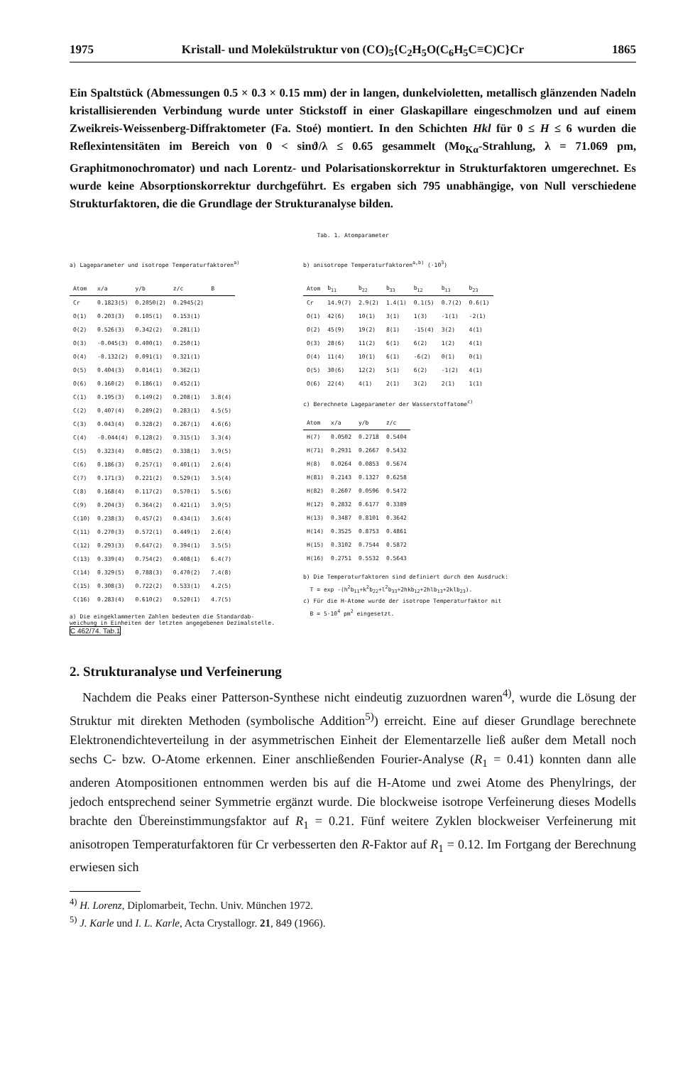1975 Kristall- und Molekülstruktur von (CO)<sub>5</sub>{C<sub>2</sub>H<sub>5</sub>O(C<sub>6</sub>H<sub>5</sub>C≡C)C}Cr 1865
Ein Spaltstück (Abmessungen 0.5 × 0.3 × 0.15 mm) der in langen, dunkelvioletten, metallisch glänzenden Nadeln kristallisierenden Verbindung wurde unter Stickstoff in einer Glaskapillare eingeschmolzen und auf einem Zweikreis-Weissenberg-Diffraktometer (Fa. Stoé) montiert. In den Schichten Hkl für 0 ≤ H ≤ 6 wurden die Reflexintensitäten im Bereich von 0 < sinϑ/λ ≤ 0.65 gesammelt (Mo<sub>Kα</sub>-Strahlung, λ = 71.069 pm, Graphitmonochromator) und nach Lorentz- und Polarisationskorrektur in Strukturfaktoren umgerechnet. Es wurde keine Absorptionskorrektur durchgeführt. Es ergaben sich 795 unabhängige, von Null verschiedene Strukturfaktoren, die die Grundlage der Strukturanalyse bilden.
Tab. 1. Atomparameter
a) Lageparameter und isotrope Temperaturfaktoren<sup>a)</sup>
| Atom | x/a | y/b | z/c | B |
| --- | --- | --- | --- | --- |
| Cr | 0.1823(5) | 0.2050(2) | 0.2945(2) | |
| O(1) | 0.203(3) | 0.105(1) | 0.153(1) | |
| O(2) | 0.526(3) | 0.342(2) | 0.281(1) | |
| O(3) | -0.045(3) | 0.400(1) | 0.250(1) | |
| O(4) | -0.132(2) | 0.091(1) | 0.321(1) | |
| O(5) | 0.404(3) | 0.014(1) | 0.362(1) | |
| O(6) | 0.160(2) | 0.186(1) | 0.452(1) | |
| C(1) | 0.195(3) | 0.149(2) | 0.208(1) | 3.8(4) |
| C(2) | 0.407(4) | 0.289(2) | 0.283(1) | 4.5(5) |
| C(3) | 0.043(4) | 0.328(2) | 0.267(1) | 4.6(6) |
| C(4) | -0.044(4) | 0.128(2) | 0.315(1) | 3.3(4) |
| C(5) | 0.323(4) | 0.085(2) | 0.338(1) | 3.9(5) |
| C(6) | 0.186(3) | 0.257(1) | 0.401(1) | 2.6(4) |
| C(7) | 0.171(3) | 0.221(2) | 0.529(1) | 3.5(4) |
| C(8) | 0.168(4) | 0.117(2) | 0.570(1) | 5.5(6) |
| C(9) | 0.204(3) | 0.364(2) | 0.421(1) | 3.9(5) |
| C(10) | 0.238(3) | 0.457(2) | 0.434(1) | 3.6(4) |
| C(11) | 0.270(3) | 0.572(1) | 0.449(1) | 2.6(4) |
| C(12) | 0.293(3) | 0.647(2) | 0.394(1) | 3.5(5) |
| C(13) | 0.339(4) | 0.754(2) | 0.408(1) | 6.4(7) |
| C(14) | 0.329(5) | 0.788(3) | 0.470(2) | 7.4(8) |
| C(15) | 0.308(3) | 0.722(2) | 0.533(1) | 4.2(5) |
| C(16) | 0.283(4) | 0.610(2) | 0.520(1) | 4.7(5) |
a) Die eingeklammerten Zahlen bedeuten die Standardab-
weichung in Einheiten der letzten angegebenen Dezimalstelle.
C 462/74. Tab.1
b) anisotrope Temperaturfaktoren<sup>a,b)</sup> (·10<sup>3</sup>)
| Atom | b<sub>11</sub> | b<sub>22</sub> | b<sub>33</sub> | b<sub>12</sub> | b<sub>13</sub> | b<sub>23</sub> |
| --- | --- | --- | --- | --- | --- | --- |
| Cr | 14.9(7) | 2.9(2) | 1.4(1) | 0.1(5) | 0.7(2) | 0.6(1) |
| O(1) | 42(6) | 10(1) | 3(1) | 1(3) | -1(1) | -2(1) |
| O(2) | 45(9) | 19(2) | 8(1) | -15(4) | 3(2) | 4(1) |
| O(3) | 28(6) | 11(2) | 6(1) | 6(2) | 1(2) | 4(1) |
| O(4) | 11(4) | 10(1) | 6(1) | -6(2) | 0(1) | 0(1) |
| O(5) | 30(6) | 12(2) | 5(1) | 6(2) | -1(2) | 4(1) |
| O(6) | 22(4) | 4(1) | 2(1) | 3(2) | 2(1) | 1(1) |
c) Berechnete Lageparameter der Wasserstoffatome<sup>c)</sup>
| Atom | x/a | y/b | z/c |
| --- | --- | --- | --- |
| H(7) | 0.0502 | 0.2718 | 0.5404 |
| H(71) | 0.2931 | 0.2667 | 0.5432 |
| H(8) | 0.0264 | 0.0853 | 0.5674 |
| H(81) | 0.2143 | 0.1327 | 0.6258 |
| H(82) | 0.2607 | 0.0596 | 0.5472 |
| H(12) | 0.2832 | 0.6177 | 0.3389 |
| H(13) | 0.3487 | 0.8101 | 0.3642 |
| H(14) | 0.3525 | 0.8753 | 0.4861 |
| H(15) | 0.3102 | 0.7544 | 0.5872 |
| H(16) | 0.2751 | 0.5532 | 0.5643 |
b) Die Temperaturfaktoren sind definiert durch den Ausdruck:
T = exp -(h<sup>2</sup>b<sub>11</sub>+k<sup>2</sup>b<sub>22</sub>+l<sup>2</sup>b<sub>33</sub>+2hkb<sub>12</sub>+2hlb<sub>13</sub>+2klb<sub>23</sub>).
c) Für die H-Atome wurde der isotrope Temperaturfaktor mit
B = 5·10<sup>4</sup> pm<sup>2</sup> eingesetzt.
2. Strukturanalyse und Verfeinerung
Nachdem die Peaks einer Patterson-Synthese nicht eindeutig zuzuordnen waren<sup>4)</sup>, wurde die Lösung der Struktur mit direkten Methoden (symbolische Addition<sup>5)</sup>) erreicht. Eine auf dieser Grundlage berechnete Elektronendichteverteilung in der asymmetrischen Einheit der Elementarzelle ließ außer dem Metall noch sechs C- bzw. O-Atome erkennen. Einer anschließenden Fourier-Analyse (R<sub>1</sub> = 0.41) konnten dann alle anderen Atompositionen entnommen werden bis auf die H-Atome und zwei Atome des Phenylrings, der jedoch entsprechend seiner Symmetrie ergänzt wurde. Die blockweise isotrope Verfeinerung dieses Modells brachte den Übereinstimmungsfaktor auf R<sub>1</sub> = 0.21. Fünf weitere Zyklen blockweiser Verfeinerung mit anisotropen Temperaturfaktoren für Cr verbesserten den R-Faktor auf R<sub>1</sub> = 0.12. Im Fortgang der Berechnung erwiesen sich
<sup>4)</sup> H. Lorenz, Diplomarbeit, Techn. Univ. München 1972.
<sup>5)</sup> J. Karle und I. L. Karle, Acta Crystallogr. 21, 849 (1966).